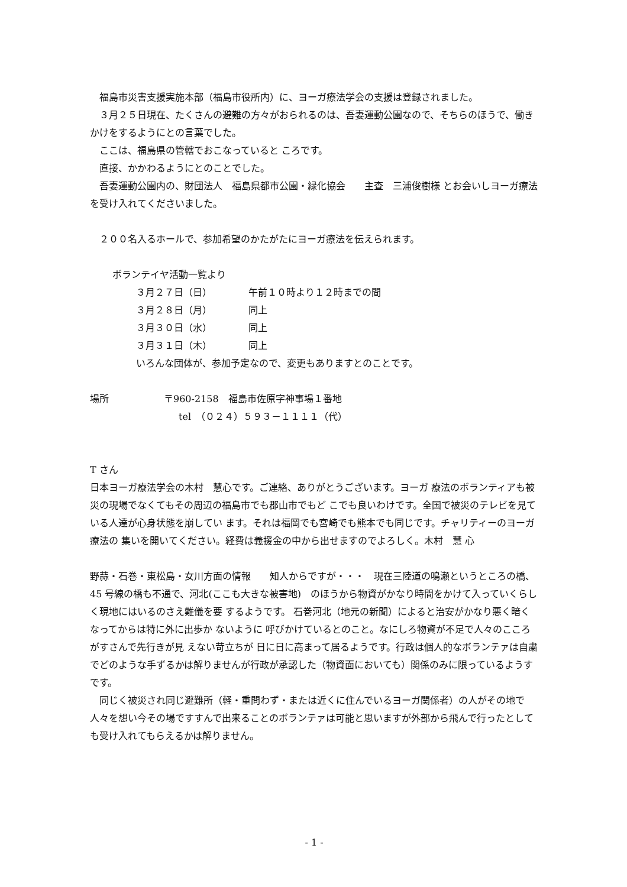福島市災害支援実施本部（福島市役所内）に、ヨーガ療法学会の支援は登録されました。
　３月２５日現在、たくさんの避難の方々がおられるのは、吾妻運動公園なので、そちらのほうで、働きかけをするようにとの言葉でした。
　ここは、福島県の管轄でおこなっていると ころです。
　直接、かかわるようにとのことでした。
　吾妻運動公園内の、財団法人　福島県都市公園・緑化協会　　主査　三浦俊樹様 とお会いしヨーガ療法を受け入れてくださいました。
　２００名入るホールで、参加希望のかたがたにヨーガ療法を伝えられます。
ボランテイヤ活動一覧より
３月２７日（日） 午前１０時より１２時までの間
３月２８日（月） 同上
３月３０日（水） 同上
３月３１日（木） 同上
いろんな団体が、参加予定なので、変更もありますとのことです。
場所 〒960-2158　福島市佐原字神事場１番地
tel　（０２４）５９３－１１１１（代）
T さん
日本ヨーガ療法学会の木村　慧心です。ご連絡、ありがとうございます。ヨーガ 療法のボランティアも被災の現場でなくてもその周辺の福島市でも郡山市でもど こでも良いわけです。全国で被災のテレビを見ている人達が心身状態を崩してい ます。それは福岡でも宮崎でも熊本でも同じです。チャリティーのヨーガ療法の 集いを開いてください。経費は義援金の中から出せますのでよろしく。木村　慧 心
野蒜・石巻・東松島・女川方面の情報　　知人からですが・・・　現在三陸道の鳴瀬というところの橋、45 号線の橋も不通で、河北(ここも大きな被害地)　のほうから物資がかなり時間をかけて入っていくらしく現地にはいるのさえ難儀を要 するようです。 石巻河北（地元の新聞）によると治安がかなり悪く暗くなってからは特に外に出歩か ないように 呼びかけているとのこと。なにしろ物資が不足で人々のこころがすさんで先行きが見 えない苛立ちが 日に日に高まって居るようです。行政は個人的なボランテァは自粛でどのような手ずるかは解りませんが行政が承認した（物資面においても）関係のみに限っているようすです。
　同じく被災され同じ避難所（軽・重問わず・または近くに住んでいるヨーガ関係者）の人がその地で 人々を想い今その場ですすんで出来ることのボランテァは可能と思いますが外部から飛んで行ったとして も受け入れてもらえるかは解りません。
- 1 -